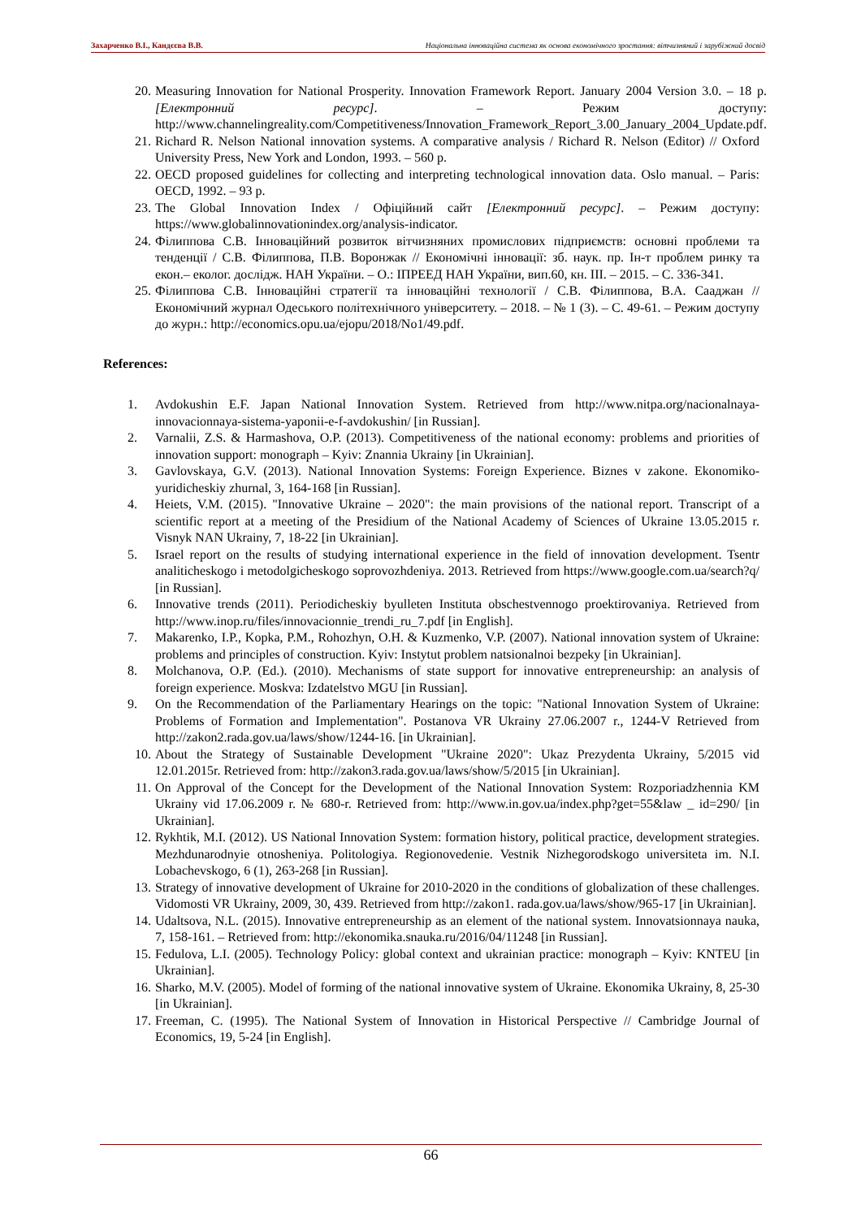Захарченко В.І., Кандєєва В.В. Національна інноваційна система як основа економічного зростання: вітчизняний і зарубіжний досвід
20. Measuring Innovation for National Prosperity. Innovation Framework Report. January 2004 Version 3.0. – 18 p. [Електронний ресурс]. – Режим доступу: http://www.channelingreality.com/Competitiveness/Innovation_Framework_Report_3.00_January_2004_Update.pdf.
21. Richard R. Nelson National innovation systems. A comparative analysis / Richard R. Nelson (Editor) // Oxford University Press, New York and London, 1993. – 560 p.
22. OECD proposed guidelines for collecting and interpreting technological innovation data. Oslo manual. – Paris: OECD, 1992. – 93 p.
23. The Global Innovation Index / Офіційний сайт [Електронний ресурс]. – Режим доступу: https://www.globalinnovationindex.org/analysis-indicator.
24. Філиппова С.В. Інноваційний розвиток вітчизняних промислових підприємств: основні проблеми та тенденції / С.В. Філиппова, П.В. Воронжак // Економічні інновації: зб. наук. пр. Ін-т проблем ринку та екон.– еколог. дослідж. НАН України. – О.: ІПРЕЕД НАН України, вип.60, кн. III. – 2015. – С. 336-341.
25. Філиппова С.В. Інноваційні стратегії та інноваційні технології / С.В. Філиппова, В.А. Сааджан // Економічний журнал Одеського політехнічного університету. – 2018. – № 1 (3). – С. 49-61. – Режим доступу до журн.: http://economics.opu.ua/ejopu/2018/No1/49.pdf.
References:
1. Avdokushin E.F. Japan National Innovation System. Retrieved from http://www.nitpa.org/nacionalnaya-innovacionnaya-sistema-yaponii-e-f-avdokushin/ [in Russian].
2. Varnalii, Z.S. & Harmashova, O.P. (2013). Competitiveness of the national economy: problems and priorities of innovation support: monograph – Kyiv: Znannia Ukrainy [in Ukrainian].
3. Gavlovskaya, G.V. (2013). National Innovation Systems: Foreign Experience. Biznes v zakone. Ekonomiko-yuridicheskiy zhurnal, 3, 164-168 [in Russian].
4. Heiets, V.M. (2015). "Innovative Ukraine – 2020": the main provisions of the national report. Transcript of a scientific report at a meeting of the Presidium of the National Academy of Sciences of Ukraine 13.05.2015 r. Visnyk NAN Ukrainy, 7, 18-22 [in Ukrainian].
5. Israel report on the results of studying international experience in the field of innovation development. Tsentr analiticheskogo i metodolgicheskogo soprovozhdeniya. 2013. Retrieved from https://www.google.com.ua/search?q/ [in Russian].
6. Innovative trends (2011). Periodicheskiy byulleten Instituta obschestvennogo proektirovaniya. Retrieved from http://www.inop.ru/files/innovacionnie_trendi_ru_7.pdf [in English].
7. Makarenko, I.P., Kopka, P.M., Rohozhyn, O.H. & Kuzmenko, V.P. (2007). National innovation system of Ukraine: problems and principles of construction. Kyiv: Instytut problem natsionalnoi bezpeky [in Ukrainian].
8. Molchanova, O.P. (Ed.). (2010). Mechanisms of state support for innovative entrepreneurship: an analysis of foreign experience. Moskva: Izdatelstvo MGU [in Russian].
9. On the Recommendation of the Parliamentary Hearings on the topic: "National Innovation System of Ukraine: Problems of Formation and Implementation". Postanova VR Ukrainy 27.06.2007 r., 1244-V Retrieved from http://zakon2.rada.gov.ua/laws/show/1244-16. [in Ukrainian].
10. About the Strategy of Sustainable Development "Ukraine 2020": Ukaz Prezydenta Ukrainy, 5/2015 vid 12.01.2015r. Retrieved from: http://zakon3.rada.gov.ua/laws/show/5/2015 [in Ukrainian].
11. On Approval of the Concept for the Development of the National Innovation System: Rozporiadzhennia KM Ukrainy vid 17.06.2009 r. № 680-r. Retrieved from: http://www.in.gov.ua/index.php?get=55&law _ id=290/ [in Ukrainian].
12. Rykhtik, M.I. (2012). US National Innovation System: formation history, political practice, development strategies. Mezhdunarodnyie otnosheniya. Politologiya. Regionovedenie. Vestnik Nizhegorodskogo universiteta im. N.I. Lobachevskogo, 6 (1), 263-268 [in Russian].
13. Strategy of innovative development of Ukraine for 2010-2020 in the conditions of globalization of these challenges. Vidomosti VR Ukrainy, 2009, 30, 439. Retrieved from http://zakon1. rada.gov.ua/laws/show/965-17 [in Ukrainian].
14. Udaltsova, N.L. (2015). Innovative entrepreneurship as an element of the national system. Innovatsionnaya nauka, 7, 158-161. – Retrieved from: http://ekonomika.snauka.ru/2016/04/11248 [in Russian].
15. Fedulova, L.I. (2005). Technology Policy: global context and ukrainian practice: monograph – Kyiv: KNTEU [in Ukrainian].
16. Sharko, M.V. (2005). Model of forming of the national innovative system of Ukraine. Ekonomika Ukrainy, 8, 25-30 [in Ukrainian].
17. Freeman, C. (1995). The National System of Innovation in Historical Perspective // Cambridge Journal of Economics, 19, 5-24 [in English].
66